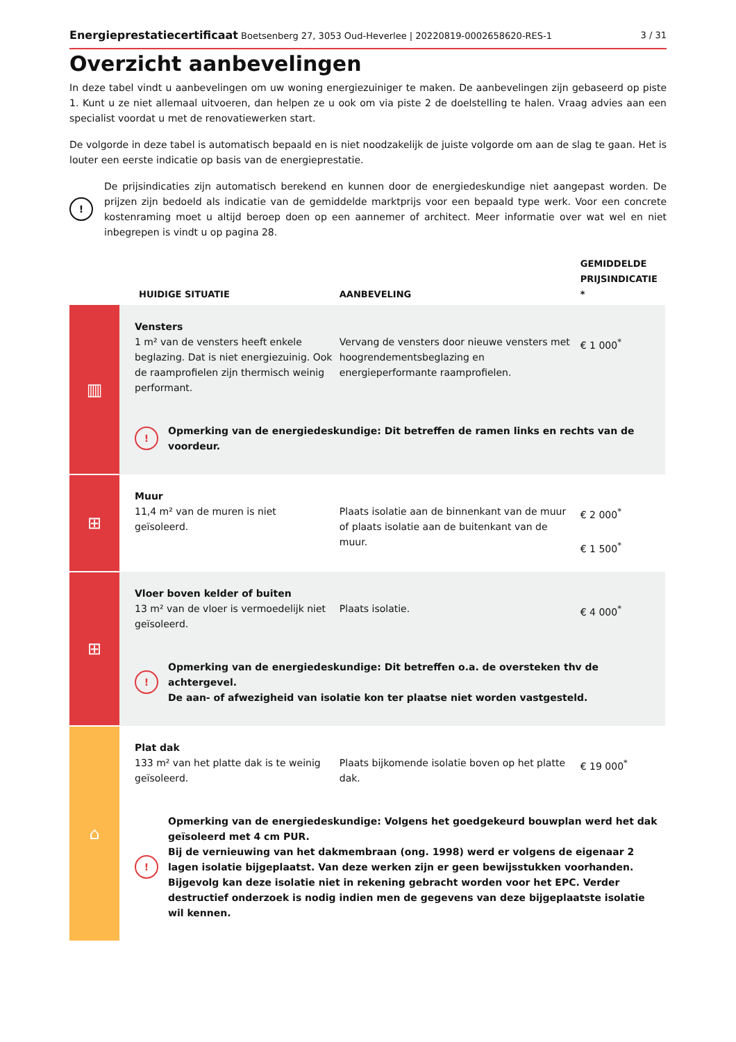Energieprestatiecertificaat Boetsenberg 27, 3053 Oud-Heverlee | 20220819-0002658620-RES-1 3 / 31
Overzicht aanbevelingen
In deze tabel vindt u aanbevelingen om uw woning energiezuiniger te maken. De aanbevelingen zijn gebaseerd op piste 1. Kunt u ze niet allemaal uitvoeren, dan helpen ze u ook om via piste 2 de doelstelling te halen. Vraag advies aan een specialist voordat u met de renovatiewerken start.
De volgorde in deze tabel is automatisch bepaald en is niet noodzakelijk de juiste volgorde om aan de slag te gaan. Het is louter een eerste indicatie op basis van de energieprestatie.
!
De prijsindicaties zijn automatisch berekend en kunnen door de energiedeskundige niet aangepast worden. De prijzen zijn bedoeld als indicatie van de gemiddelde marktprijs voor een bepaald type werk. Voor een concrete kostenraming moet u altijd beroep doen op een aannemer of architect. Meer informatie over wat wel en niet inbegrepen is vindt u op pagina 28.
| | HUIDIGE SITUATIE | AANBEVELING | GEMIDDELDE PRIJSINDICATIE * |
| --- | --- | --- | --- |
| ▥ | Vensters 1 m² van de vensters heeft enkele beglazing. Dat is niet energiezuinig. Ook de raamprofielen zijn thermisch weinig performant. | Vervang de vensters door nieuwe vensters met hoogrendementsbeglazing en energieperformante raamprofielen. | € 1 000<sup>*</sup> |
| | ! Opmerking van de energiedeskundige: Dit betreffen de ramen links en rechts van de voordeur. | | |
| ⊞ | Muur 11,4 m² van de muren is niet geïsoleerd. | Plaats isolatie aan de binnenkant van de muur of plaats isolatie aan de buitenkant van de muur. | € 2 000<sup>*</sup> € 1 500<sup>*</sup> |
| ⊞ | Vloer boven kelder of buiten 13 m² van de vloer is vermoedelijk niet geïsoleerd. | Plaats isolatie. | € 4 000<sup>*</sup> |
| | ! Opmerking van de energiedeskundige: Dit betreffen o.a. de oversteken thv de achtergevel. De aan- of afwezigheid van isolatie kon ter plaatse niet worden vastgesteld. | | |
| ⌂ | Plat dak 133 m² van het platte dak is te weinig geïsoleerd. | Plaats bijkomende isolatie boven op het platte dak. | € 19 000<sup>*</sup> |
| | ! Opmerking van de energiedeskundige: Volgens het goedgekeurd bouwplan werd het dak geïsoleerd met 4 cm PUR. Bij de vernieuwing van het dakmembraan (ong. 1998) werd er volgens de eigenaar 2 lagen isolatie bijgeplaatst. Van deze werken zijn er geen bewijsstukken voorhanden. Bijgevolg kan deze isolatie niet in rekening gebracht worden voor het EPC. Verder destructief onderzoek is nodig indien men de gegevens van deze bijgeplaatste isolatie wil kennen. | | |